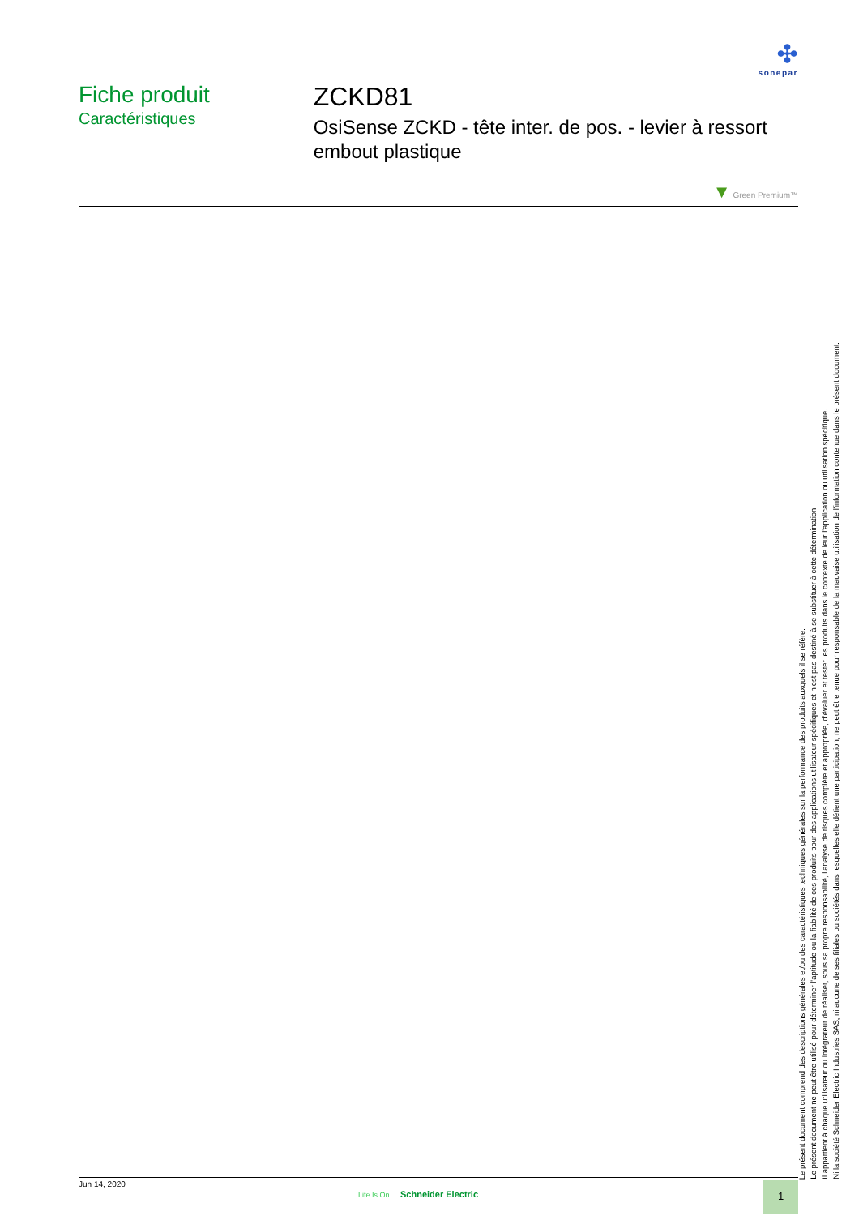✣
sonepar
Fiche produit
Caractéristiques
ZCKD81
OsiSense ZCKD - tête inter. de pos. - levier à ressort embout plastique
▼ Green Premium™
Le présent document comprend des descriptions générales et/ou des caractéristiques techniques générales sur la performance des produits auxquels il se réfère.
Le présent document ne peut être utilisé pour déterminer l'aptitude ou la fiabilité de ces produits pour des applications utilisateur spécifiques et n'est pas destiné à se substituer à cette détermination.
Il appartient à chaque utilisateur ou intégrateur de réaliser, sous sa propre responsabilité, l'analyse de risques complète et appropriée, d'évaluer et tester les produits dans le contexte de leur l'application ou utilisation spécifique.
Ni la société Schneider Electric Industries SAS, ni aucune de ses filiales ou sociétés dans lesquelles elle détient une participation, ne peut être tenue pour responsable de la mauvaise utilisation de l'information contenue dans le présent document.
Jun 14, 2020
Life Is On Schneider Electric
1